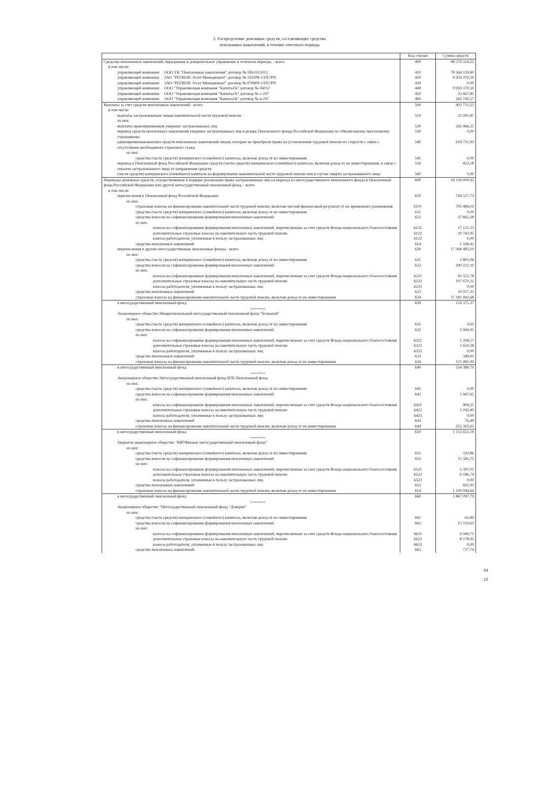2. Распределение денежных средств, составляющих средства
пенсионных накоплений, в течение отчетного периода
| | Код строки | Сумма средств |
| --- | --- | --- |
| Средства пенсионных накоплений, переданные в доверительное управление в отчетном периоде, - всего | 400 | 98 579 314,22 |
| в том числе: | | |
| управляющей компании ООО УК "Пенсионные накопления" договор № ПН-03/2013 | 410 | 78 364 159,80 |
| управляющей компании ЗАО "РЕГИОН Эссет Менеджмент" договор № 250308-1/DU/PN | 420 | 9 959 370,50 |
| управляющей компании ЗАО "РЕГИОН Эссет Менеджмент" договор № 070809-1/DU/PN | 430 | 0.00 |
| управляющей компании ООО "Управляющая компания "КапиталЪ" договор № 36032 | 440 | 9 959 370,50 |
| управляющей компании ООО "Управляющая компания "КапиталЪ" договор № с-247 | 450 | 33 667,85 |
| управляющей компании ООО "Управляющая компания "КапиталЪ" договор № в-247 | 460 | 262 745,57 |
| Выплаты за счет средств пенсионных накоплений - всего, | 500 | 903 713,23 |
| в том числе: | | |
| выплаты застрахованным лицам накопительной части трудовой пенсии | 510 | 21 091,87 |
| из них: | | |
| выплаты правопреемникам умерших застрахованных лиц | 520 | 262 466,25 |
| перевод средств пенсионных накоплений умерших застрахованных лиц в резерв Пенсионного фонда Российской Федерации по обязательному пенсионному страхованию | 530 | 0,00 |
| единовременная выплата средств пенсионных накоплений лицам, которые не приобрели право на установление трудовой пенсии по старости с связи с отсутствием необходимого страхового стажа | 540 | 619 731,93 |
| из них: | | |
| средства (часть средств) материнского (семейного) капитала, включая доход от их инвестирования | 541 | 0,00 |
| перевод в Пенсионный фонд Российской Федерации средств (части средств) материнского (семейного) капитала, включая доход от их инвестирования, в связи с отказом застрахованного лица от направления средств | 550 | 423,18 |
| (части средств) материнского (семейного) капитала на формирование накопительной части трудовой пенсии или в случае смерти застрахованного лица | 560 | 0,00 |
| Переводы денежных средств, осуществляемые в порядке реализации права застрахованных лиц на переход из негосударственного пенсионного фонда в Пенсионный фонд Российской Федерации или другой негосударственный пенсионный фонд, - всего | 600 | 18 139 000,92 |
| в том числе: | | |
| перечисления в Пенсионный фонд Российской Федерации | 610 | 744 517,73 |
| из них: | | |
| страховые взносы на финансирование накопительной части трудовой пенсии, включая чистый финансовый результат от их временного размещения | 6101 | 705 484,03 |
| средства (часть средств) материнского (семейного) капитала, включая доход от их инвестирования | 611 | 0,00 |
| средства взносов на софинансирование формирования пенсионных накоплений | 612 | 37 865,28 |
| из них: | | |
| взносы на софинансирование формирования пенсионных накоплений, перечисленные за счет средств Фонда национального благосостояния | 6121 | 17 121,33 |
| дополнительные страховые взносы на накопительную часть трудовой пенсии | 6122 | 20 743,95 |
| взносы работодателя, уплаченные в пользу застрахованных лиц | 6123 | 0,00 |
| средства пенсионных накоплений | 614 | 1 168,42 |
| перечисления в другие негосударственные пенсионные фонды - всего | 620 | 17 394 483,19 |
| из них: | | |
| средства (часть средств) материнского (семейного) капитала, включая доход от их инвестирования | 621 | 2 801,06 |
| средства взносов на софинансирование формирования пенсионных накоплений | 622 | 200 222,10 |
| из них: | | |
| взносы на софинансирование формирования пенсионных накоплений, перечисленные за счет средств Фонда национального благосостояния | 6221 | 92 551,78 |
| дополнительные страховые взносы на накопительную часть трудовой пенсии | 6222 | 107 670,32 |
| взносы работодателя, уплаченные в пользу застрахованных лиц | 6223 | 0,00 |
| средства пенсионных накоплений | 623 | 10 017,35 |
| страховые взносы на финансирование накопительной части трудовой пенсии, включая доход от их инвестирования | 624 | 17 181 442,68 |
| в негосударственный пенсионный фонд (название фонда) Акционерное общество Межрегиональный негосударственный пенсионный фонд "Большой" | 630 | 124 375,37 |
| из них: | | |
| средства (часть средств) материнского (семейного) капитала, включая доход от их инвестирования | 631 | 0,61 |
| средства взносов на софинансирование формирования пенсионных накоплений | 632 | 2 944,95 |
| из них: | | |
| взносы на софинансирование формирования пенсионных накоплений, перечисленные за счет средств Фонда национального благосостояния | 6321 | 1 294,57 |
| дополнительные страховые взносы на накопительную часть трудовой пенсии | 6322 | 1 650,38 |
| взносы работодателя, уплаченные в пользу застрахованных лиц | 6323 | 0,00 |
| средства пенсионных накоплений | 633 | 348,81 |
| страховые взносы на финансирование накопительной части трудовой пенсии, включая доход от их инвестирования | 634 | 121 081,00 |
| в негосударственный пенсионный фонд (название фонда) Акционерное общество Негосударственный пенсионный фонд ВТБ Пенсионный фонд | 640 | 254 389,79 |
| из них: | | |
| средства (часть средств) материнского (семейного) капитала, включая доход от их инвестирования | 641 | 0,00 |
| средства взносов на софинансирование формирования пенсионных накоплений | 642 | 1 947,65 |
| из них: | | |
| взносы на софинансирование формирования пенсионных накоплений, перечисленные за счет средств Фонда национального благосостояния | 6421 | 904,25 |
| дополнительные страховые взносы на накопительную часть трудовой пенсии | 6422 | 1 043,40 |
| взносы работодателя, уплаченные в пользу застрахованных лиц | 6423 | 0,00 |
| средства пенсионных накоплений | 643 | 76,49 |
| страховые взносы на финансирование накопительной части трудовой пенсии, включая доход от их инвестирования | 644 | 252 365,65 |
| в негосударственный пенсионный фонд (название фонда) Закрытое акционерное общество "КИТФинанс негосударственный пенсионный фонд" | 650 | 1 112 651,18 |
| из них: | | |
| средства (часть средств) материнского (семейного) капитала, включая доход от их инвестирования | 651 | 330,86 |
| средства взносов на софинансирование формирования пенсионных накоплений | 652 | 11 583,75 |
| из них: | | |
| взносы на софинансирование формирования пенсионных накоплений, перечисленные за счет средств Фонда национального благосостояния | 6521 | 5 397,01 |
| дополнительные страховые взносы на накопительную часть трудовой пенсии | 6522 | 6 186,74 |
| взносы работодателя, уплаченные в пользу застрахованных лиц | 6523 | 0,00 |
| средства пенсионных накоплений | 653 | 691,93 |
| страховые взносы на финансирование накопительной части трудовой пенсии, включая доход от их инвестирования | 654 | 1 100 044,64 |
| в негосударственный пенсионный фонд (название фонда) Акционерное общество "Негосударственный пенсионный фонд "Доверие" | 660 | 1 867 097,79 |
| из них: | | |
| средства (часть средств) материнского (семейного) капитала, включая доход от их инвестирования | 661 | 65,89 |
| средства взносов на софинансирование формирования пенсионных накоплений | 662 | 15 119,63 |
| из них: | | |
| взносы на софинансирование формирования пенсионных накоплений, перечисленные за счет средств Фонда национального благосостояния | 6621 | 6 940,71 |
| дополнительные страховые взносы на накопительную часть трудовой пенсии | 6622 | 8 178,92 |
| взносы работодателя, уплаченные в пользу застрахованных лиц | 6623 | 0,00 |
| средства пенсионных накоплений | 663 | 727,74 |
54
12